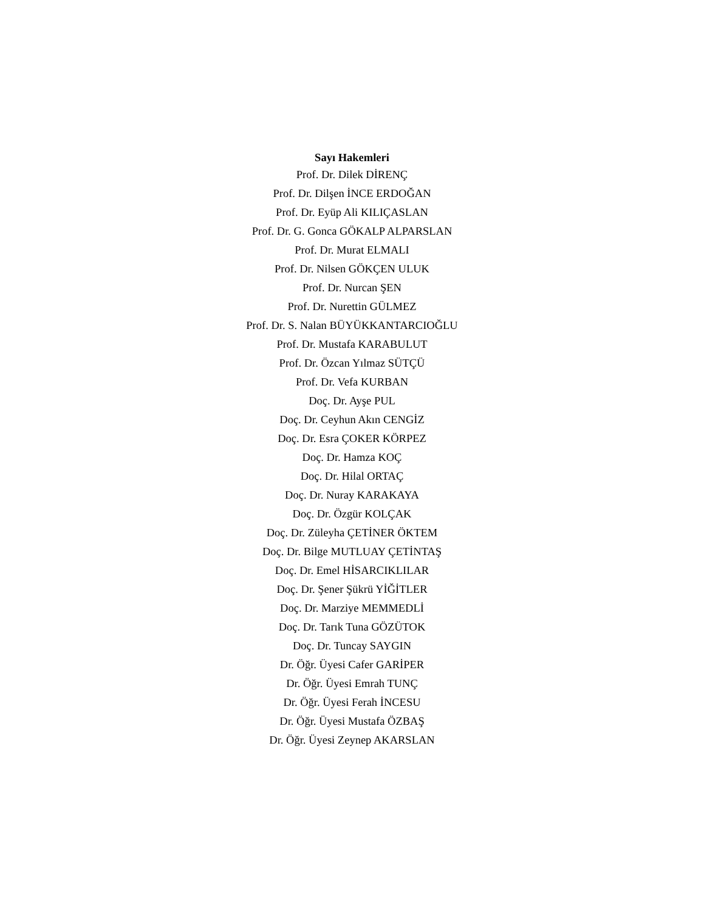Sayı Hakemleri
Prof. Dr. Dilek DİRENÇ
Prof. Dr. Dilşen İNCE ERDOĞAN
Prof. Dr. Eyüp Ali KILIÇASLAN
Prof. Dr. G. Gonca GÖKALP ALPARSLAN
Prof. Dr. Murat ELMALI
Prof. Dr. Nilsen GÖKÇEN ULUK
Prof. Dr. Nurcan ŞEN
Prof. Dr. Nurettin GÜLMEZ
Prof. Dr. S. Nalan BÜYÜKKANTARCIOĞLU
Prof. Dr. Mustafa KARABULUT
Prof. Dr. Özcan Yılmaz SÜTÇÜ
Prof. Dr. Vefa KURBAN
Doç. Dr. Ayşe PUL
Doç. Dr. Ceyhun Akın CENGİZ
Doç. Dr. Esra ÇOKER KÖRPEZ
Doç. Dr. Hamza KOÇ
Doç. Dr. Hilal ORTAÇ
Doç. Dr. Nuray KARAKAYA
Doç. Dr. Özgür KOLÇAK
Doç. Dr. Züleyha ÇETİNER ÖKTEM
Doç. Dr. Bilge MUTLUAY ÇETİNTAŞ
Doç. Dr. Emel HİSARCIKLILAR
Doç. Dr. Şener Şükrü YİĞİTLER
Doç. Dr. Marziye MEMMEDLİ
Doç. Dr. Tarık Tuna GÖZÜTOK
Doç. Dr. Tuncay SAYGIN
Dr. Öğr. Üyesi Cafer GARİPER
Dr. Öğr. Üyesi Emrah TUNÇ
Dr. Öğr. Üyesi Ferah İNCESU
Dr. Öğr. Üyesi Mustafa ÖZBAŞ
Dr. Öğr. Üyesi Zeynep AKARSLAN